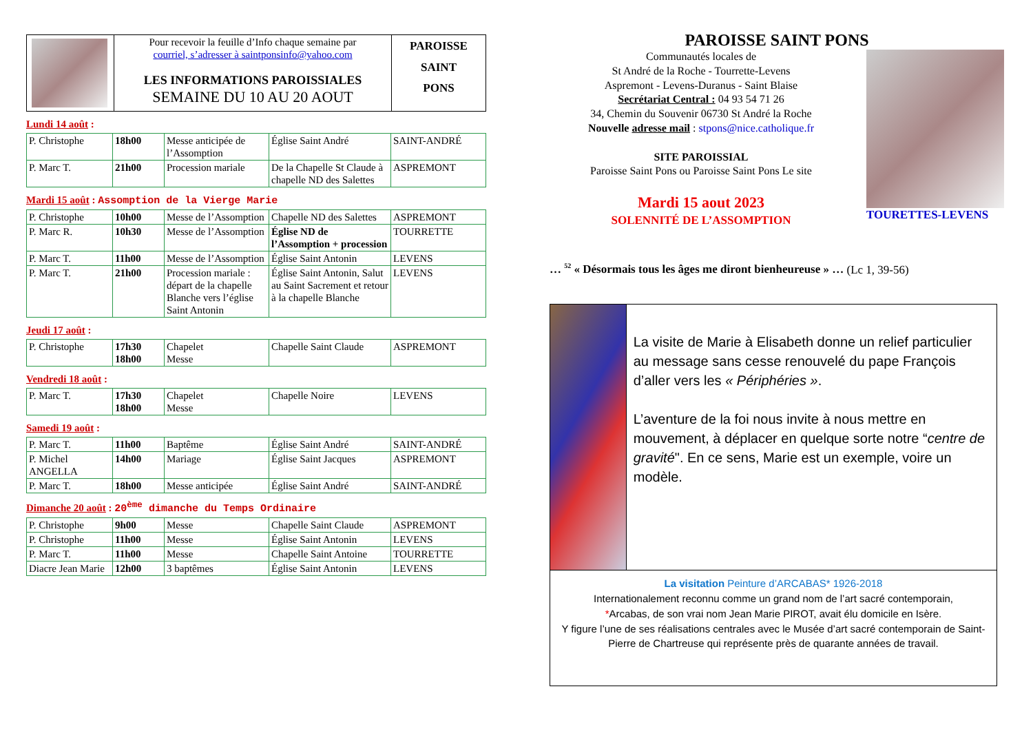| | Pour recevoir la feuille d’Info chaque semaine par courriel, s’adresser à saintponsinfo@yahoo.com LES INFORMATIONS PAROISSIALES SEMAINE DU 10 AU 20 AOUT | PAROISSE SAINT PONS |
Lundi 14 août :
| P. Christophe | 18h00 | Messe anticipée de l’Assomption | Église Saint André | SAINT-ANDRÉ |
| P. Marc T. | 21h00 | Procession mariale | De la Chapelle St Claude à chapelle ND des Salettes | ASPREMONT |
Mardi 15 août : Assomption de la Vierge Marie
| P. Christophe | 10h00 | Messe de l’Assomption | Chapelle ND des Salettes | ASPREMONT |
| P. Marc R. | 10h30 | Messe de l’Assomption | Église ND de l’Assomption + procession | TOURRETTE |
| P. Marc T. | 11h00 | Messe de l’Assomption | Église Saint Antonin | LEVENS |
| P. Marc T. | 21h00 | Procession mariale : départ de la chapelle Blanche vers l’église Saint Antonin | Église Saint Antonin, Salut au Saint Sacrement et retour à la chapelle Blanche | LEVENS |
Jeudi 17 août :
| P. Christophe | 17h30 18h00 | Chapelet Messe | Chapelle Saint Claude | ASPREMONT |
Vendredi 18 août :
| P. Marc T. | 17h30 18h00 | Chapelet Messe | Chapelle Noire | LEVENS |
Samedi 19 août :
| P. Marc T. | 11h00 | Baptême | Église Saint André | SAINT-ANDRÉ |
| P. Michel ANGELLA | 14h00 | Mariage | Église Saint Jacques | ASPREMONT |
| P. Marc T. | 18h00 | Messe anticipée | Église Saint André | SAINT-ANDRÉ |
Dimanche 20 août : 20<sup>ème</sup> dimanche du Temps Ordinaire
| P. Christophe | 9h00 | Messe | Chapelle Saint Claude | ASPREMONT |
| P. Christophe | 11h00 | Messe | Église Saint Antonin | LEVENS |
| P. Marc T. | 11h00 | Messe | Chapelle Saint Antoine | TOURRETTE |
| Diacre Jean Marie | 12h00 | 3 baptêmes | Église Saint Antonin | LEVENS |
PAROISSE SAINT PONS
Communautés locales de
St André de la Roche - Tourrette-Levens
Aspremont - Levens-Duranus - Saint Blaise
Secrétariat Central : 04 93 54 71 26
34, Chemin du Souvenir 06730 St André la Roche
Nouvelle adresse mail : stpons@nice.catholique.fr
SITE PAROISSIAL
Paroisse Saint Pons ou Paroisse Saint Pons Le site
Mardi 15 aout 2023
SOLENNITÉ DE L’ASSOMPTION
TOURETTES-LEVENS
… <sup>52</sup> « Désormais tous les âges me diront bienheureuse » … (Lc 1, 39-56)
La visite de Marie à Elisabeth donne un relief particulier au message sans cesse renouvelé du pape François d’aller vers les « Périphéries ».
L’aventure de la foi nous invite à nous mettre en mouvement, à déplacer en quelque sorte notre “centre de gravité". En ce sens, Marie est un exemple, voire un modèle.
La visitation Peinture d’ARCABAS* 1926-2018
Internationalement reconnu comme un grand nom de l’art sacré contemporain,
*Arcabas, de son vrai nom Jean Marie PIROT, avait élu domicile en Isère.
Y figure l’une de ses réalisations centrales avec le Musée d’art sacré contemporain de Saint-Pierre de Chartreuse qui représente près de quarante années de travail.